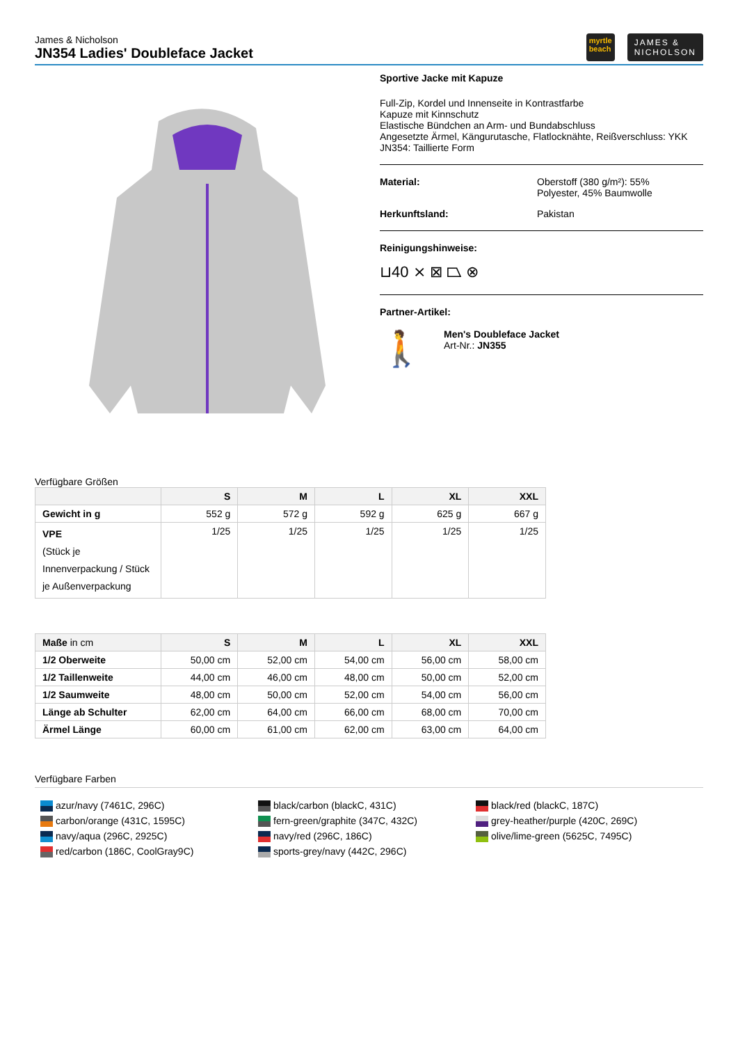James & Nicholson
JN354 Ladies' Doubleface Jacket
myrtle
beach
JAMES &
NICHOLSON
Sportive Jacke mit Kapuze
Full-Zip, Kordel und Innenseite in Kontrastfarbe
Kapuze mit Kinnschutz
Elastische Bündchen an Arm- und Bundabschluss
Angesetzte Ärmel, Kängurutasche, Flatlocknähte, Reißverschluss: YKK
JN354: Taillierte Form
Material: Oberstoff (380 g/m²): 55%
Polyester, 45% Baumwolle
Herkunftsland: Pakistan
Reinigungshinweise:
⊔40 ⨯ ⊠ ⏢ ⊗
Partner-Artikel:
🚶
Men's Doubleface Jacket
Art-Nr.: JN355
Verfügbare Größen
| | S | M | L | XL | XXL |
| --- | --- | --- | --- | --- | --- |
| Gewicht in g | 552 g | 572 g | 592 g | 625 g | 667 g |
| VPE (Stück je Innenverpackung / Stück je Außenverpackung | 1/25 | 1/25 | 1/25 | 1/25 | 1/25 |
| Maße in cm | S | M | L | XL | XXL |
| --- | --- | --- | --- | --- | --- |
| 1/2 Oberweite | 50,00 cm | 52,00 cm | 54,00 cm | 56,00 cm | 58,00 cm |
| 1/2 Taillenweite | 44,00 cm | 46,00 cm | 48,00 cm | 50,00 cm | 52,00 cm |
| 1/2 Saumweite | 48,00 cm | 50,00 cm | 52,00 cm | 54,00 cm | 56,00 cm |
| Länge ab Schulter | 62,00 cm | 64,00 cm | 66,00 cm | 68,00 cm | 70,00 cm |
| Ärmel Länge | 60,00 cm | 61,00 cm | 62,00 cm | 63,00 cm | 64,00 cm |
Verfügbare Farben
azur/navy (7461C, 296C)
carbon/orange (431C, 1595C)
navy/aqua (296C, 2925C)
red/carbon (186C, CoolGray9C)
black/carbon (blackC, 431C)
fern-green/graphite (347C, 432C)
navy/red (296C, 186C)
sports-grey/navy (442C, 296C)
black/red (blackC, 187C)
grey-heather/purple (420C, 269C)
olive/lime-green (5625C, 7495C)